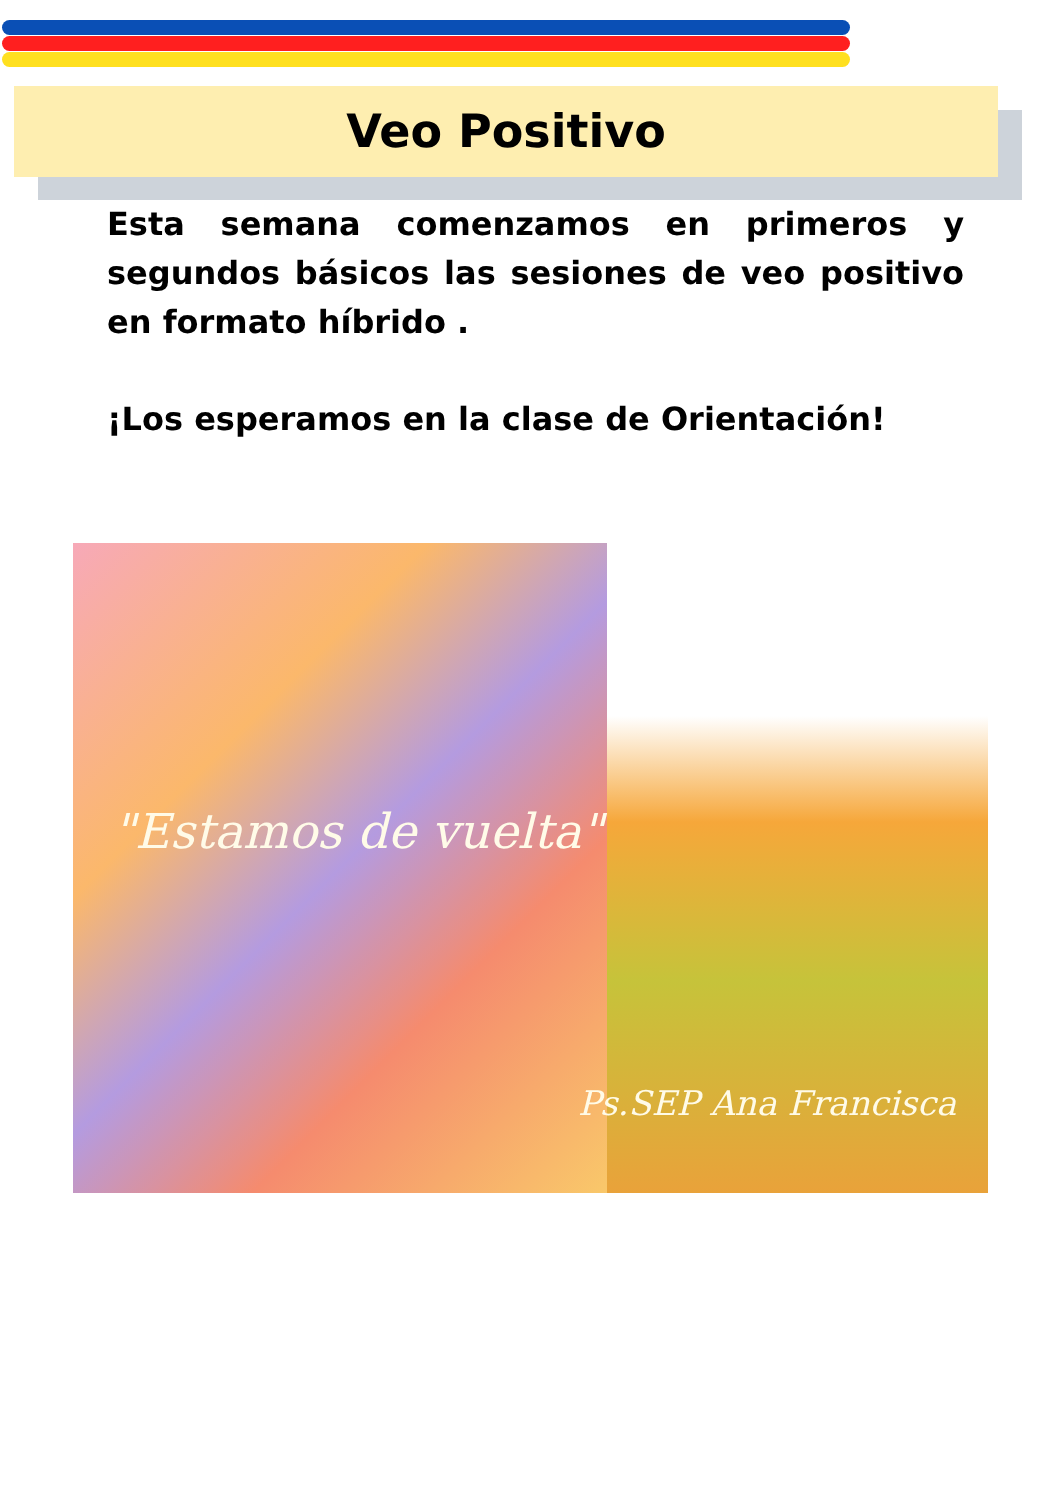Veo Positivo
Esta semana comenzamos en primeros y segundos básicos las sesiones de veo positivo en formato híbrido .
¡Los esperamos en la clase de Orientación!
"Estamos de vuelta"
Ps.SEP Ana Francisca